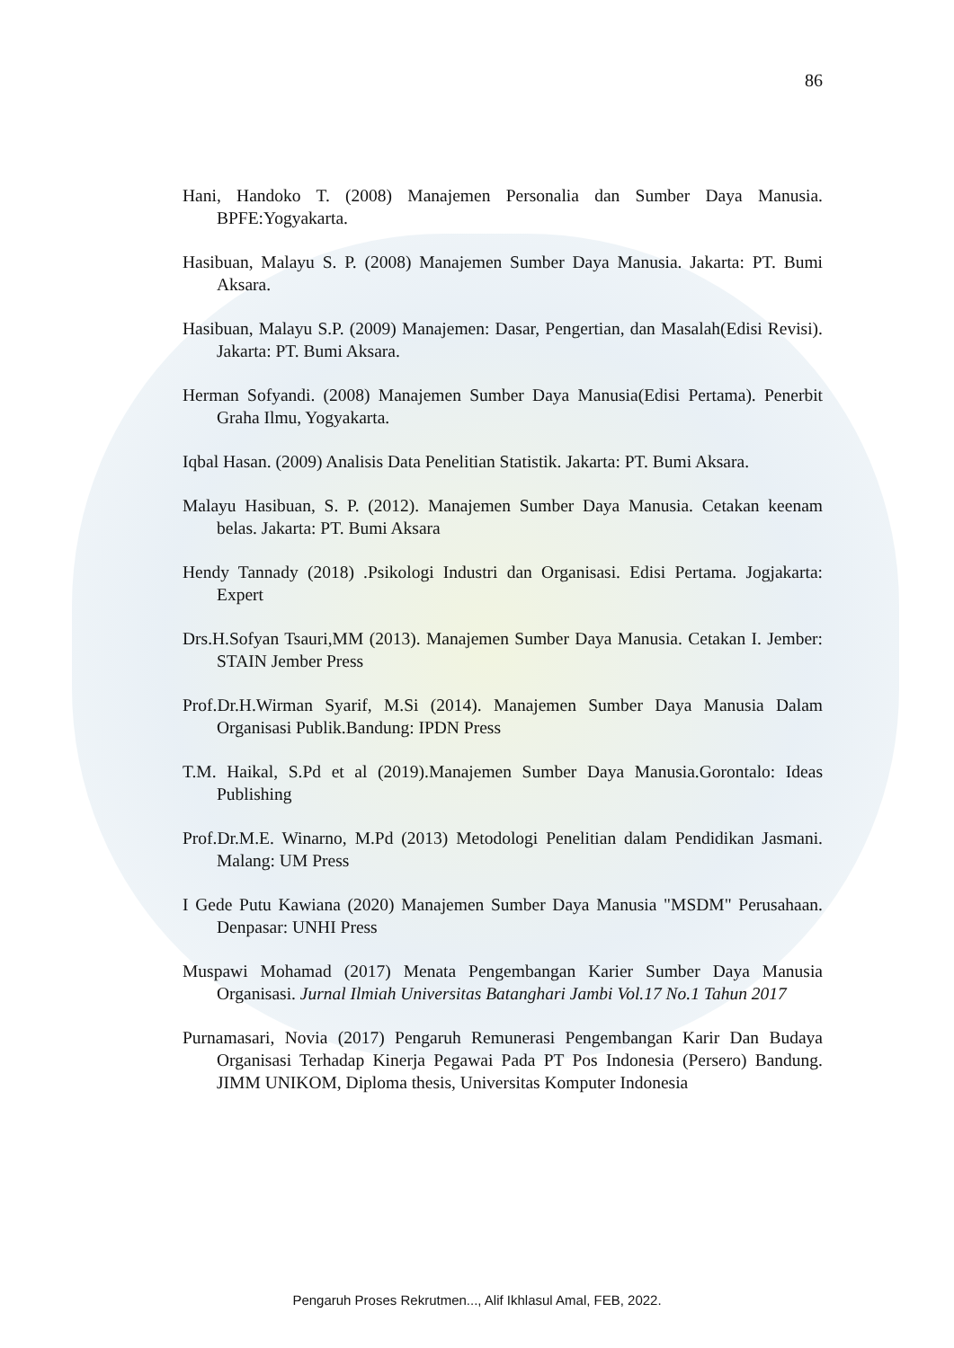86
Hani, Handoko T. (2008) Manajemen Personalia dan Sumber Daya Manusia. BPFE:Yogyakarta.
Hasibuan, Malayu S. P. (2008) Manajemen Sumber Daya Manusia. Jakarta: PT. Bumi Aksara.
Hasibuan, Malayu S.P. (2009) Manajemen: Dasar, Pengertian, dan Masalah(Edisi Revisi). Jakarta: PT. Bumi Aksara.
Herman Sofyandi. (2008) Manajemen Sumber Daya Manusia(Edisi Pertama). Penerbit Graha Ilmu, Yogyakarta.
Iqbal Hasan. (2009) Analisis Data Penelitian Statistik. Jakarta: PT. Bumi Aksara.
Malayu Hasibuan, S. P. (2012). Manajemen Sumber Daya Manusia. Cetakan keenam belas. Jakarta: PT. Bumi Aksara
Hendy Tannady (2018) .Psikologi Industri dan Organisasi. Edisi Pertama. Jogjakarta: Expert
Drs.H.Sofyan Tsauri,MM (2013). Manajemen Sumber Daya Manusia. Cetakan I. Jember: STAIN Jember Press
Prof.Dr.H.Wirman Syarif, M.Si (2014). Manajemen Sumber Daya Manusia Dalam Organisasi Publik.Bandung: IPDN Press
T.M. Haikal, S.Pd et al (2019).Manajemen Sumber Daya Manusia.Gorontalo: Ideas Publishing
Prof.Dr.M.E. Winarno, M.Pd (2013) Metodologi Penelitian dalam Pendidikan Jasmani. Malang: UM Press
I Gede Putu Kawiana (2020) Manajemen Sumber Daya Manusia "MSDM" Perusahaan. Denpasar: UNHI Press
Muspawi Mohamad (2017) Menata Pengembangan Karier Sumber Daya Manusia Organisasi. Jurnal Ilmiah Universitas Batanghari Jambi Vol.17 No.1 Tahun 2017
Purnamasari, Novia (2017) Pengaruh Remunerasi Pengembangan Karir Dan Budaya Organisasi Terhadap Kinerja Pegawai Pada PT Pos Indonesia (Persero) Bandung. JIMM UNIKOM, Diploma thesis, Universitas Komputer Indonesia
Pengaruh Proses Rekrutmen..., Alif Ikhlasul Amal, FEB, 2022.